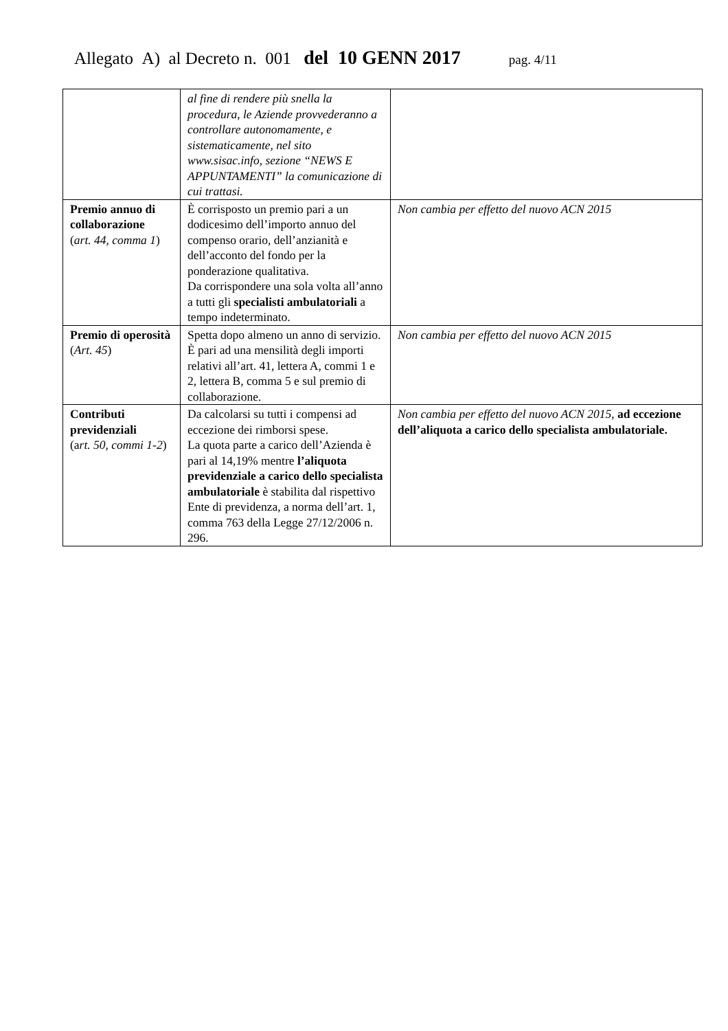Allegato A) al Decreto n. 001 del 10 GENN 2017 pag. 4/11
| | al fine di rendere più snella la procedura, le Aziende provvederanno a controllare autonomamente, e sistematicamente, nel sito www.sisac.info, sezione “NEWS E APPUNTAMENTI” la comunicazione di cui trattasi. | |
| Premio annuo di collaborazione ( art. 44, comma 1 ) | È corrisposto un premio pari a un dodicesimo dell’importo annuo del compenso orario, dell’anzianità e dell’acconto del fondo per la ponderazione qualitativa. Da corrispondere una sola volta all’anno a tutti gli specialisti ambulatoriali a tempo indeterminato. | Non cambia per effetto del nuovo ACN 2015 |
| Premio di operosità ( Art. 45 ) | Spetta dopo almeno un anno di servizio. È pari ad una mensilità degli importi relativi all’art. 41, lettera A, commi 1 e 2, lettera B, comma 5 e sul premio di collaborazione. | Non cambia per effetto del nuovo ACN 2015 |
| Contributi previdenziali (a rt. 50, commi 1-2 ) | Da calcolarsi su tutti i compensi ad eccezione dei rimborsi spese. La quota parte a carico dell’Azienda è pari al 14,19% mentre l’aliquota previdenziale a carico dello specialista ambulatoriale è stabilita dal rispettivo Ente di previdenza, a norma dell’art. 1, comma 763 della Legge 27/12/2006 n. 296. | Non cambia per effetto del nuovo ACN 2015 , ad eccezione dell’aliquota a carico dello specialista ambulatoriale. |